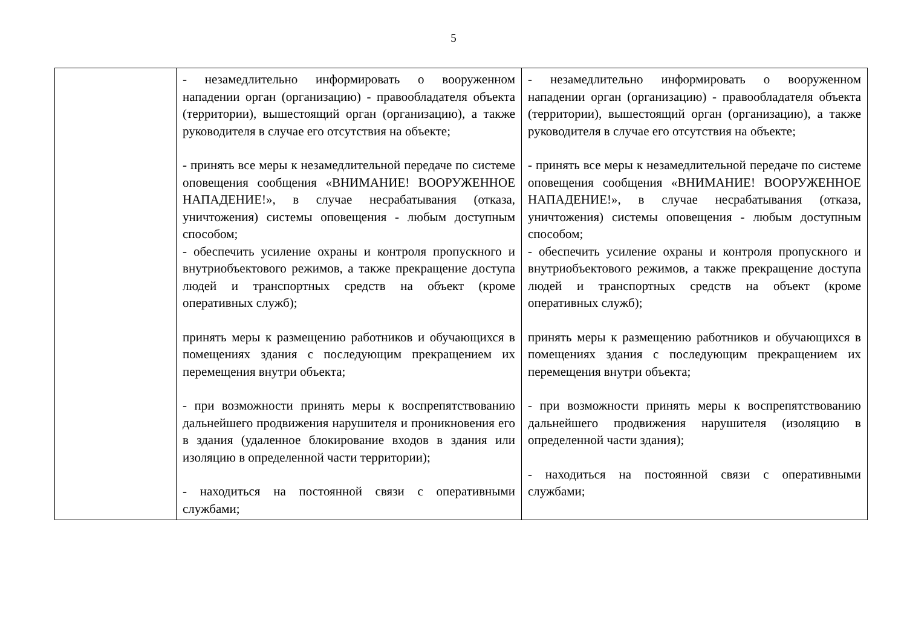5
| | - незамедлительно информировать о вооруженном нападении орган (организацию) - правообладателя объекта (территории), вышестоящий орган (организацию), а также руководителя в случае его отсутствия на объекте; - принять все меры к незамедлительной передаче по системе оповещения сообщения «ВНИМАНИЕ! ВООРУЖЕННОЕ НАПАДЕНИЕ!», в случае несрабатывания (отказа, уничтожения) системы оповещения - любым доступным способом; - обеспечить усиление охраны и контроля пропускного и внутриобъектового режимов, а также прекращение доступа людей и транспортных средств на объект (кроме оперативных служб); принять меры к размещению работников и обучающихся в помещениях здания с последующим прекращением их перемещения внутри объекта; - при возможности принять меры к воспрепятствованию дальнейшего продвижения нарушителя и проникновения его в здания (удаленное блокирование входов в здания или изоляцию в определенной части территории); - находиться на постоянной связи с оперативными службами; | - незамедлительно информировать о вооруженном нападении орган (организацию) - правообладателя объекта (территории), вышестоящий орган (организацию), а также руководителя в случае его отсутствия на объекте; - принять все меры к незамедлительной передаче по системе оповещения сообщения «ВНИМАНИЕ! ВООРУЖЕННОЕ НАПАДЕНИЕ!», в случае несрабатывания (отказа, уничтожения) системы оповещения - любым доступным способом; - обеспечить усиление охраны и контроля пропускного и внутриобъектового режимов, а также прекращение доступа людей и транспортных средств на объект (кроме оперативных служб); принять меры к размещению работников и обучающихся в помещениях здания с последующим прекращением их перемещения внутри объекта; - при возможности принять меры к воспрепятствованию дальнейшего продвижения нарушителя (изоляцию в определенной части здания); - находиться на постоянной связи с оперативными службами; |